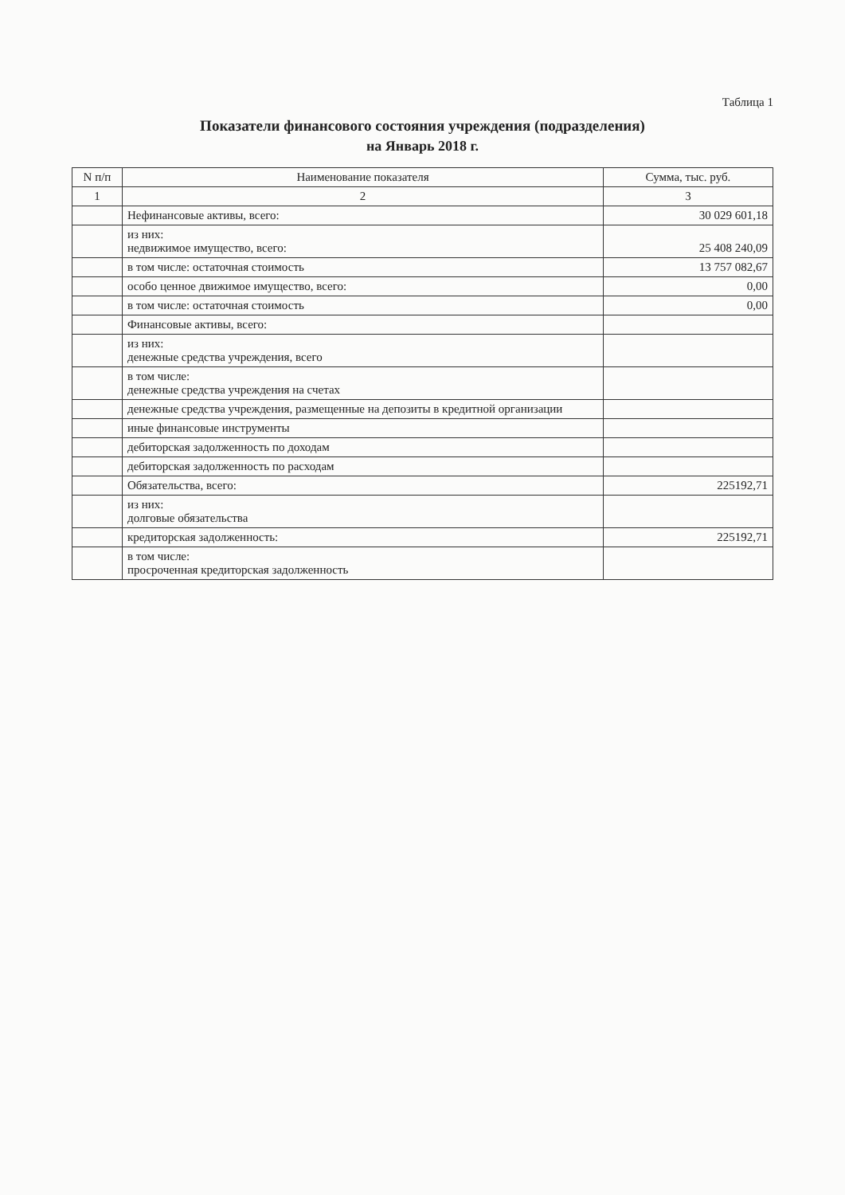Таблица 1
Показатели финансового состояния учреждения (подразделения)
на Январь 2018 г.
| N п/п | Наименование показателя | Сумма, тыс. руб. |
| --- | --- | --- |
| 1 | 2 | 3 |
| | Нефинансовые активы, всего: | 30 029 601,18 |
| | из них: недвижимое имущество, всего: | 25 408 240,09 |
| | в том числе: остаточная стоимость | 13 757 082,67 |
| | особо ценное движимое имущество, всего: | 0,00 |
| | в том числе: остаточная стоимость | 0,00 |
| | Финансовые активы, всего: | |
| | из них: денежные средства учреждения, всего | |
| | в том числе: денежные средства учреждения на счетах | |
| | денежные средства учреждения, размещенные на депозиты в кредитной организации | |
| | иные финансовые инструменты | |
| | дебиторская задолженность по доходам | |
| | дебиторская задолженность по расходам | |
| | Обязательства, всего: | 225192,71 |
| | из них: долговые обязательства | |
| | кредиторская задолженность: | 225192,71 |
| | в том числе: просроченная кредиторская задолженность | |